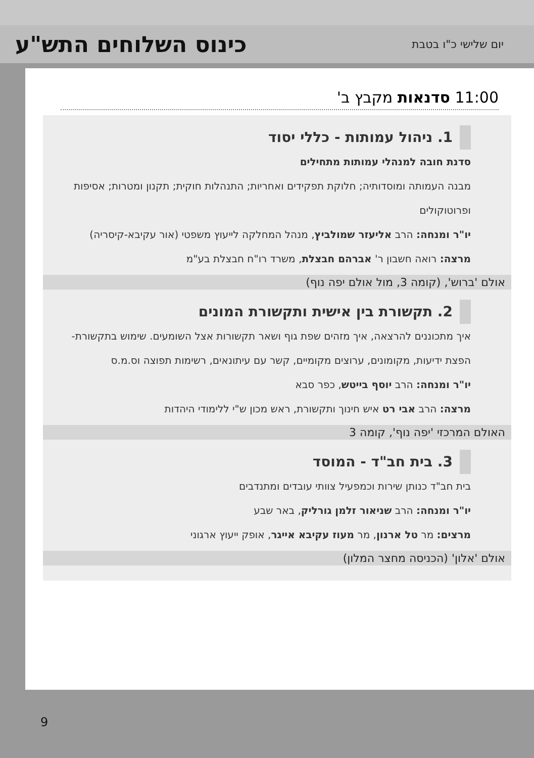יום שלישי כ"ו בטבת
כינוס השלוחים התש"ע
11:00 סדנאות מקבץ ב'
1. ניהול עמותות - כללי יסוד
סדנת חובה למנהלי עמותות מתחילים
מבנה העמותה ומוסדותיה; חלוקת תפקידים ואחריות; התנהלות חוקית; תקנון ומטרות; אסיפות ופרוטוקולים
יו"ר ומנחה: הרב אליעזר שמולביץ, מנהל המחלקה לייעוץ משפטי (אור עקיבא-קיסריה)
מרצה: רואה חשבון ר' אברהם חבצלת, משרד רו"ח חבצלת בע"מ
אולם 'ברוש', (קומה 3, מול אולם יפה נוף)
2. תקשורת בין אישית ותקשורת המונים
איך מתכוננים להרצאה, איך מזהים שפת גוף ושאר תקשורות אצל השומעים. שימוש בתקשורת- הפצת ידיעות, מקומונים, ערוצים מקומיים, קשר עם עיתונאים, רשימות תפוצה וס.מ.ס
יו"ר ומנחה: הרב יוסף בייטש, כפר סבא
מרצה: הרב אבי רט איש חינוך ותקשורת, ראש מכון ש"י ללימודי היהדות
האולם המרכזי 'יפה נוף', קומה 3
3. בית חב"ד - המוסד
בית חב"ד כנותן שירות וכמפעיל צוותי עובדים ומתנדבים
יו"ר ומנחה: הרב שניאור זלמן גורליק, באר שבע
מרצים: מר טל ארנון, מר מעוז עקיבא אייגר, אופק ייעוץ ארגוני
אולם 'אלון' (הכניסה מחצר המלון)
9